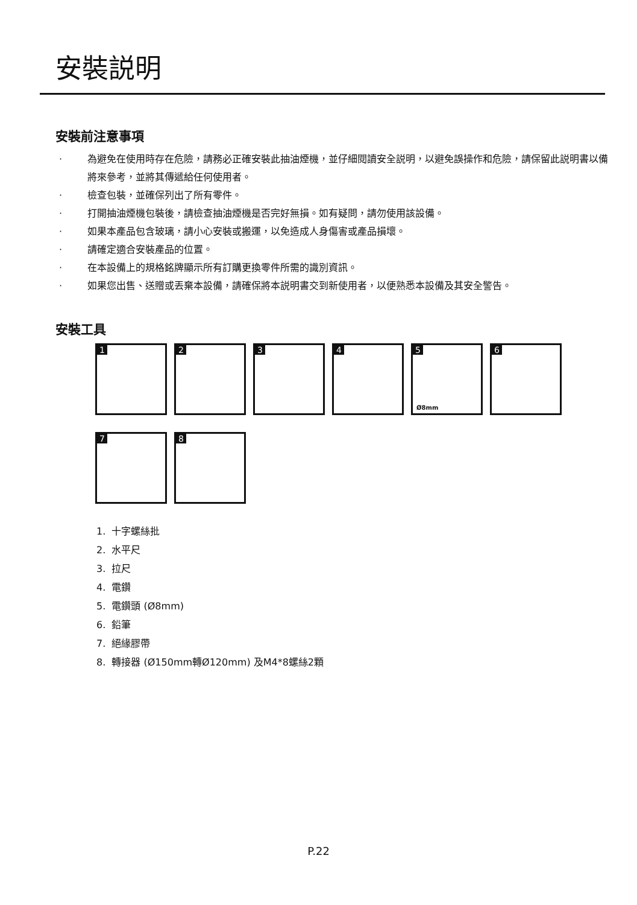安裝説明
安裝前注意事項
· 為避免在使用時存在危險，請務必正確安裝此抽油煙機，並仔細閱讀安全説明，以避免誤操作和危險，請保留此説明書以備將來參考，並將其傳遞給任何使用者。
· 檢查包裝，並確保列出了所有零件。
· 打開抽油煙機包裝後，請檢查抽油煙機是否完好無損。如有疑問，請勿使用該設備。
· 如果本產品包含玻璃，請小心安裝或搬運，以免造成人身傷害或產品損壞。
· 請確定適合安裝產品的位置。
· 在本設備上的規格銘牌顯示所有訂購更換零件所需的識別資訊。
· 如果您出售、送贈或丟棄本設備，請確保將本説明書交到新使用者，以便熟悉本設備及其安全警告。
安裝工具
1
2
3
4
5
Ø8mm
6
7
8
1. 十字螺絲批
2. 水平尺
3. 拉尺
4. 電鑽
5. 電鑽頭 (Ø8mm)
6. 鉛筆
7. 絕緣膠帶
8. 轉接器 (Ø150mm轉Ø120mm) 及M4*8螺絲2顆
P.22